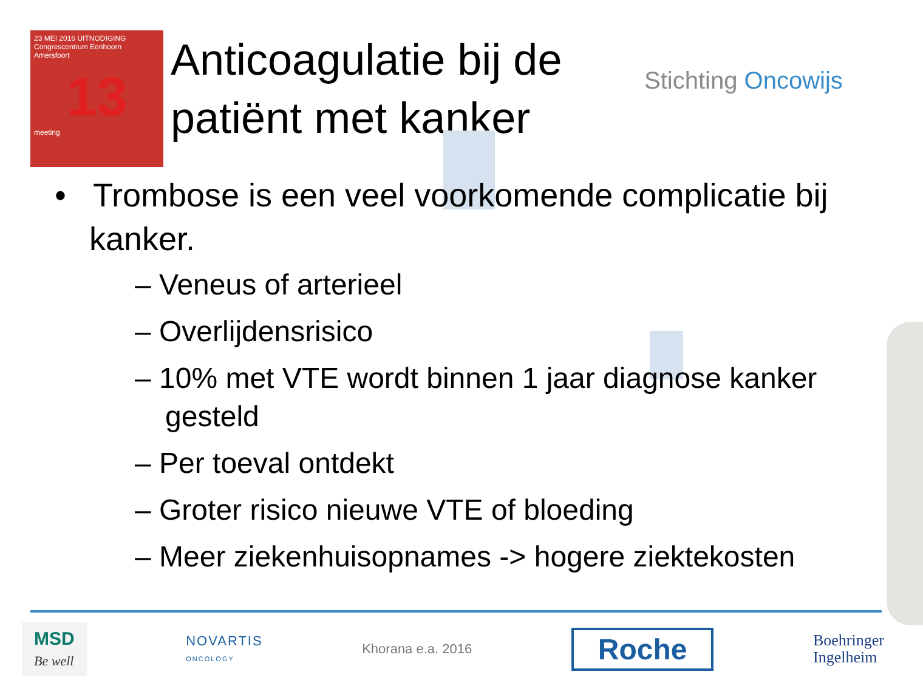23 MEI 2016 UITNODIGING
Congrescentrum Eenhoorn
Amersfoort
13
meeting
Anticoagulatie bij de patiënt met kanker
Stichting Oncowijs
• Trombose is een veel voorkomende complicatie bij kanker.
– Veneus of arterieel
– Overlijdensrisico
– 10% met VTE wordt binnen 1 jaar diagnose kanker gesteld
– Per toeval ontdekt
– Groter risico nieuwe VTE of bloeding
– Meer ziekenhuisopnames -> hogere ziektekosten
MSD
Be well
NOVARTIS
ONCOLOGY
Khorana e.a. 2016
Roche
Boehringer
Ingelheim